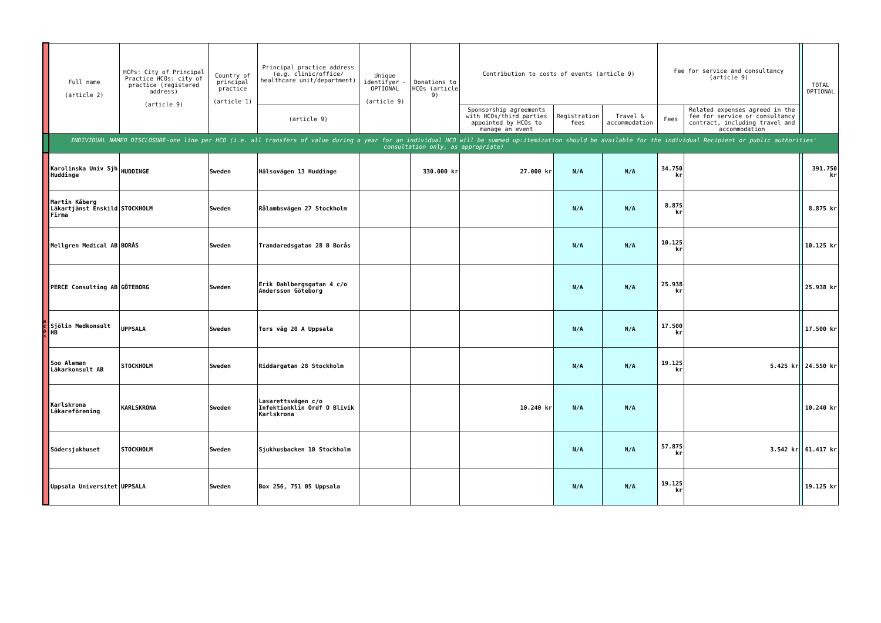| | Full name (article 2) | HCPs: City of Principal Practice HCOs: city of practice (registered address) (article 9) | Country of principal practice (article 1) | Principal practice address (e.g. clinic/office/ healthcare unit/department) | Unique identifyer - OPTIONAL (article 9) | Donations to HCOs (article 9) | Contribution to costs of events (article 9) | | | Fee for service and consultancy (article 9) | | | TOTAL OPTIONAL |
| --- | --- | --- | --- | --- | --- | --- | --- | --- | --- | --- | --- | --- | --- |
| | | | | (article 9) | | | Sponsorship agreements with HCOs/third parties appointed by HCOs to manage an event | Registration fees | Travel & accommodation | Fees | Related expenses agreed in the fee for service or consultancy contract, including travel and accommodation | | |
| | INDIVIDUAL NAMED DISCLOSURE-one line per HCO (i.e. all transfers of value during a year for an individual HCO will be summed up:itemization should be available for the individual Recipient or public authorities' consultation only, as appropriate) | | | | | | | | | | | | |
| H C O s | Karolinska Univ Sjh Huddinge | HUDDINGE | Sweden | Hälsovägen 13 Huddinge | | 330.000 kr | 27.000 kr | N/A | N/A | 34.750 kr | | | 391.750 kr |
| | Martin Kåberg Läkartjänst Enskild Firma | STOCKHOLM | Sweden | Rålambsvägen 27 Stockholm | | | | N/A | N/A | 8.875 kr | | | 8.875 kr |
| | Mellgren Medical AB | BORÅS | Sweden | Trandaredsgatan 28 B Borås | | | | N/A | N/A | 10.125 kr | | | 10.125 kr |
| | PERCE Consulting AB | GÖTEBORG | Sweden | Erik Dahlbergsgatan 4 c/o Andersson Göteborg | | | | N/A | N/A | 25.938 kr | | | 25.938 kr |
| | Sjölin Medkonsult HB | UPPSALA | Sweden | Tors väg 20 A Uppsala | | | | N/A | N/A | 17.500 kr | | | 17.500 kr |
| | Soo Aleman Läkarkonsult AB | STOCKHOLM | Sweden | Riddargatan 28 Stockholm | | | | N/A | N/A | 19.125 kr | 5.425 kr | | 24.550 kr |
| | Karlskrona Läkareförening | KARLSKRONA | Sweden | Lasarettsvägen c/o Infektionklin Ordf O Blivik Karlskrona | | | 10.240 kr | N/A | N/A | | | | 10.240 kr |
| | Södersjukhuset | STOCKHOLM | Sweden | Sjukhusbacken 10 Stockholm | | | | N/A | N/A | 57.875 kr | 3.542 kr | | 61.417 kr |
| | Uppsala Universitet | UPPSALA | Sweden | Box 256, 751 05 Uppsala | | | | N/A | N/A | 19.125 kr | | | 19.125 kr |